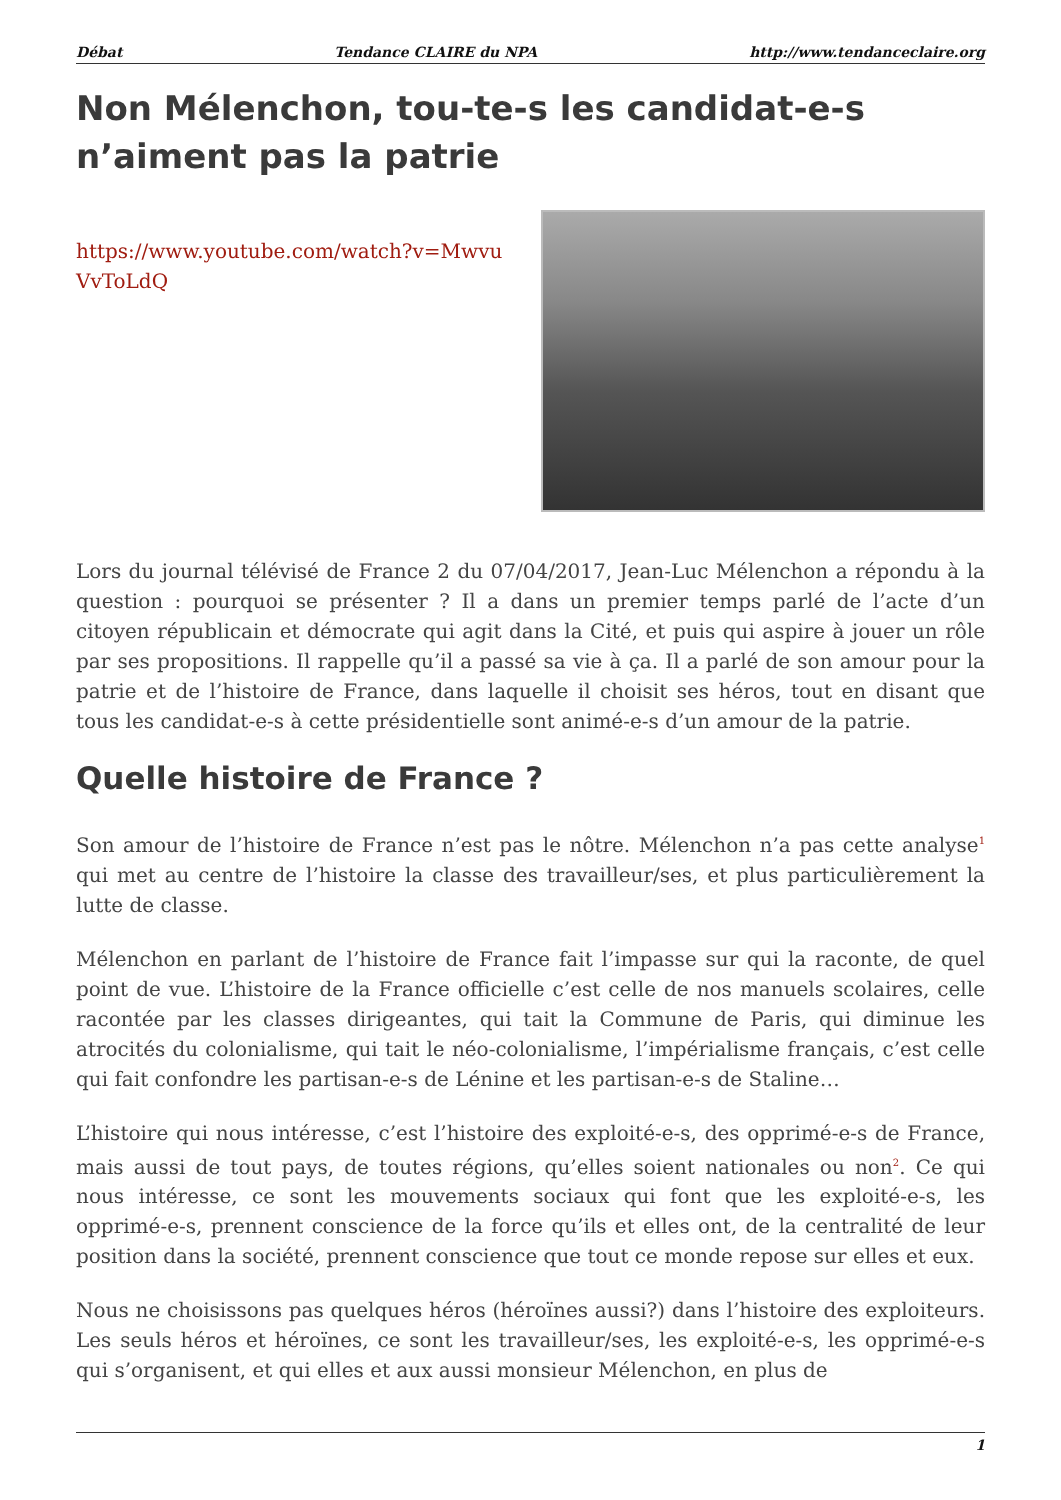Débat Tendance CLAIRE du NPA http://www.tendanceclaire.org
Non Mélenchon, tou-te-s les candidat-e-s n’aiment pas la patrie
https://www.youtube.com/watch?v=MwvuVvToLdQ
Lors du journal télévisé de France 2 du 07/04/2017, Jean-Luc Mélenchon a répondu à la question : pourquoi se présenter ? Il a dans un premier temps parlé de l’acte d’un citoyen républicain et démocrate qui agit dans la Cité, et puis qui aspire à jouer un rôle par ses propositions. Il rappelle qu’il a passé sa vie à ça. Il a parlé de son amour pour la patrie et de l’histoire de France, dans laquelle il choisit ses héros, tout en disant que tous les candidat-e-s à cette présidentielle sont animé-e-s d’un amour de la patrie.
Quelle histoire de France ?
Son amour de l’histoire de France n’est pas le nôtre. Mélenchon n’a pas cette analyse<sup>1</sup> qui met au centre de l’histoire la classe des travailleur/ses, et plus particulièrement la lutte de classe.
Mélenchon en parlant de l’histoire de France fait l’impasse sur qui la raconte, de quel point de vue. L’histoire de la France officielle c’est celle de nos manuels scolaires, celle racontée par les classes dirigeantes, qui tait la Commune de Paris, qui diminue les atrocités du colonialisme, qui tait le néo-colonialisme, l’impérialisme français, c’est celle qui fait confondre les partisan-e-s de Lénine et les partisan-e-s de Staline…
L’histoire qui nous intéresse, c’est l’histoire des exploité-e-s, des opprimé-e-s de France, mais aussi de tout pays, de toutes régions, qu’elles soient nationales ou non<sup>2</sup>. Ce qui nous intéresse, ce sont les mouvements sociaux qui font que les exploité-e-s, les opprimé-e-s, prennent conscience de la force qu’ils et elles ont, de la centralité de leur position dans la société, prennent conscience que tout ce monde repose sur elles et eux.
Nous ne choisissons pas quelques héros (héroïnes aussi?) dans l’histoire des exploiteurs. Les seuls héros et héroïnes, ce sont les travailleur/ses, les exploité-e-s, les opprimé-e-s qui s’organisent, et qui elles et aux aussi monsieur Mélenchon, en plus de
1